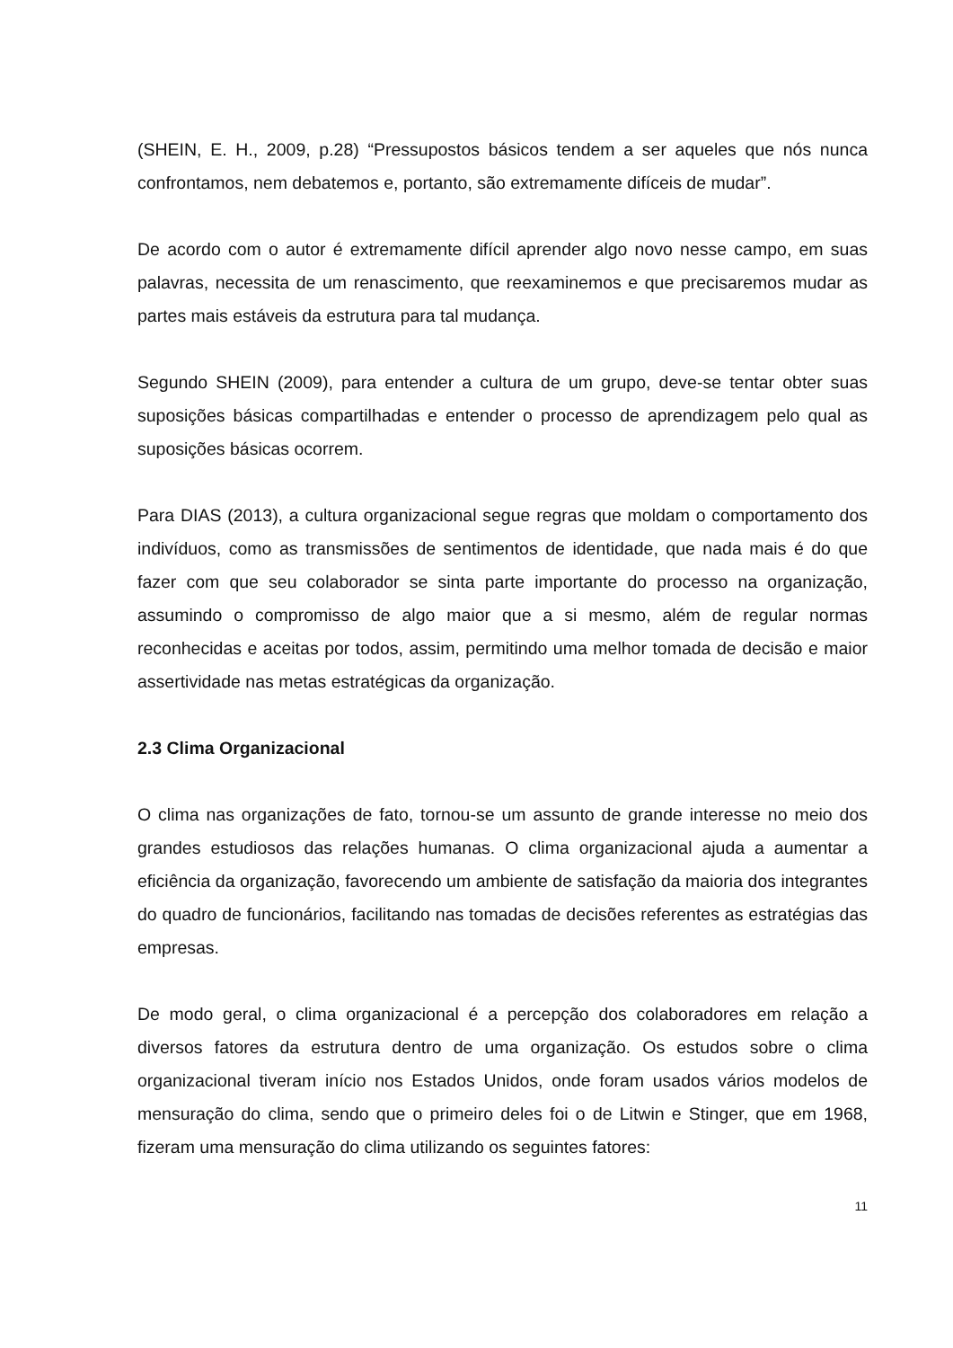(SHEIN, E. H., 2009, p.28) “Pressupostos básicos tendem a ser aqueles que nós nunca confrontamos, nem debatemos e, portanto, são extremamente difíceis de mudar”.
De acordo com o autor é extremamente difícil aprender algo novo nesse campo, em suas palavras, necessita de um renascimento, que reexaminemos e que precisaremos mudar as partes mais estáveis da estrutura para tal mudança.
Segundo SHEIN (2009), para entender a cultura de um grupo, deve-se tentar obter suas suposições básicas compartilhadas e entender o processo de aprendizagem pelo qual as suposições básicas ocorrem.
Para DIAS (2013), a cultura organizacional segue regras que moldam o comportamento dos indivíduos, como as transmissões de sentimentos de identidade, que nada mais é do que fazer com que seu colaborador se sinta parte importante do processo na organização, assumindo o compromisso de algo maior que a si mesmo, além de regular normas reconhecidas e aceitas por todos, assim, permitindo uma melhor tomada de decisão e maior assertividade nas metas estratégicas da organização.
2.3 Clima Organizacional
O clima nas organizações de fato, tornou-se um assunto de grande interesse no meio dos grandes estudiosos das relações humanas. O clima organizacional ajuda a aumentar a eficiência da organização, favorecendo um ambiente de satisfação da maioria dos integrantes do quadro de funcionários, facilitando nas tomadas de decisões referentes as estratégias das empresas.
De modo geral, o clima organizacional é a percepção dos colaboradores em relação a diversos fatores da estrutura dentro de uma organização. Os estudos sobre o clima organizacional tiveram início nos Estados Unidos, onde foram usados vários modelos de mensuração do clima, sendo que o primeiro deles foi o de Litwin e Stinger, que em 1968, fizeram uma mensuração do clima utilizando os seguintes fatores:
11